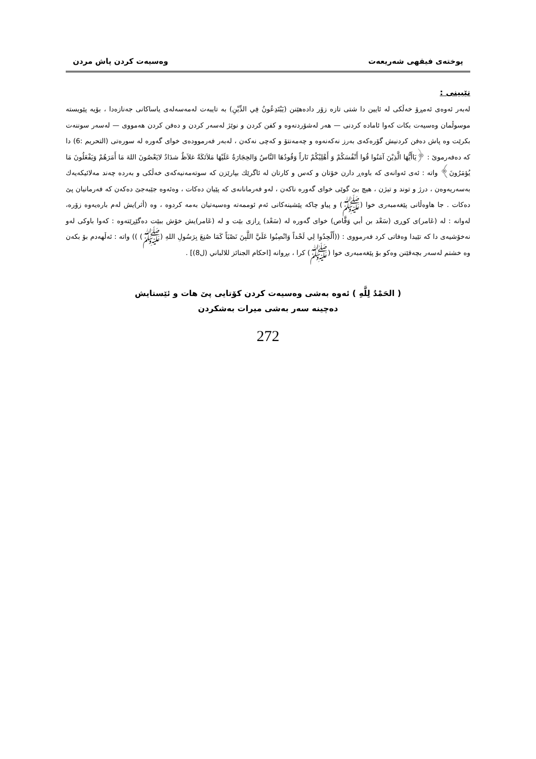پوختەی فیقهی شەریعەت وەسیەت كردن پاش مردن
تێبینی :
لەبەر ئەوەی ئەمڕۆ خەڵكی لە ئایین دا شتی تازە زۆر دادەهێنن (يَبْتَدِعُونُ فِي الدِّيْنِ) بە تایبەت لەمەسەلەی یاساكانی جەنازەدا ، بۆیە پێویستە موسوڵمان وەسیەت بكات كەوا ئامادە كردنی — هەر لەشۆردنەوە و كفن كردن و نوێژ لەسەر كردن و دەفن كردن هەمووی — لەسەر سوننەت بكرێت وە پاش دەفن كردنیش گۆرەكەی بەرز نەكەنەوە و چەمەنتۆ و كەچی نەكەن ، لەبەر فەرموودەی خوای گەورە لە سورەتی (التحريم :6) دا كە دەفەرموێ : ﴿يَاأَيُّهَا الَّذِيْنَ آمَنُوا قُوا أَنْفُسَكُمْ وَ أَهْلِيْكُمْ نَاراً وَقُودُهَا النَّاسُ وَالحِجَارَةُ عَلَيْهَا مَلاَئكَةٌ غلاَظٌ شدَادٌ لايَعْصُونَ اللهَ مَا أَمَرَهُمْ وَيَفْعَلُونَ مَا يُؤمَرُونَ﴾ واتە : ئەی ئەوانەی كە باوەڕ دارن خۆتان و كەس و كارتان لە ئاگرێك بپارێزن كە سوتەمەنیەكەی خەڵكی و بەردە چەند مەلائیكەیەك بەسەریەوەن ، درژ و توند و تیژن ، هیچ بێ گوێی خوای گەورە ناكەن ، لەو فەرمانانەی كە پێیان دەكات ، وەئەوە جێبەجێ دەكەن كە فەرمانیان پێ دەكات . جا هاوەڵانی پێغەمبەری خوا (ﷺ) و پیاو چاكە پێشینەكانی ئەم ئوممەتە وەسیەتیان بەمە كردوە ، وە (أثر)یش لەم بارەیەوە زۆرە، لەوانە : لە (عَامر)ی كوڕی (سَعْد بن أبي وَقَّاص) خوای گەورە لە (سَعْد) ڕازی بێت و لە (عَامر)یش خۆش ببێت دەگێڕێتەوە : كەوا باوكی لەو نەخۆشیەی دا كە تێیدا وەفاتی كرد فەرمووی : ((أَلْحِدُوا لِي لَحْداً وَانْصِبُوا عَلَيَّ اللَّبِنَ نَصْبَاً كَمَا صُنِعَ بِرَسُولِ اللهِ (ﷺ) )) واتە : ئەڵهەدم بۆ بكەن وە خشتم لەسەر بچەقێنن وەكو بۆ پێغەمبەری خوا (ﷺ) كرا ، بڕوانە [احكام الجنائز للالباني (ل8)] .
( الحَمْدُ لِلَّهِ ) ئەوە بەشی وەسیەت كردن كۆتایی پێ هات و ئێستایش
دەچینە سەر بەشی میرات بەشكردن
272